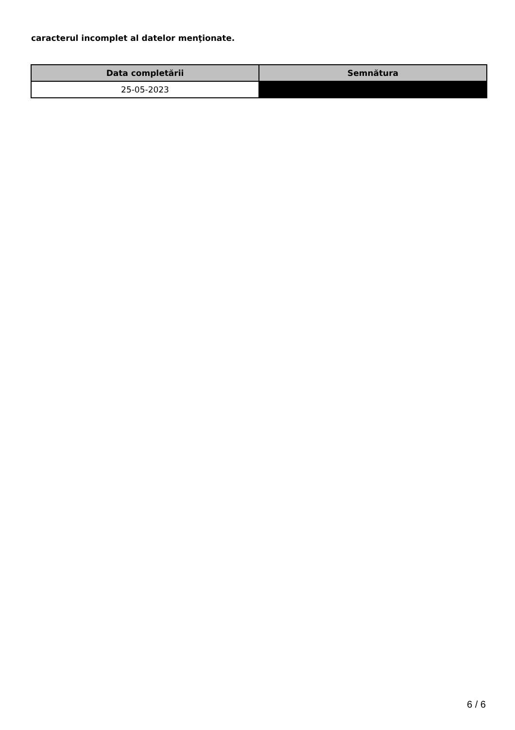caracterul incomplet al datelor menţionate.
| Data completării | Semnătura |
| --- | --- |
| 25-05-2023 | |
6 / 6